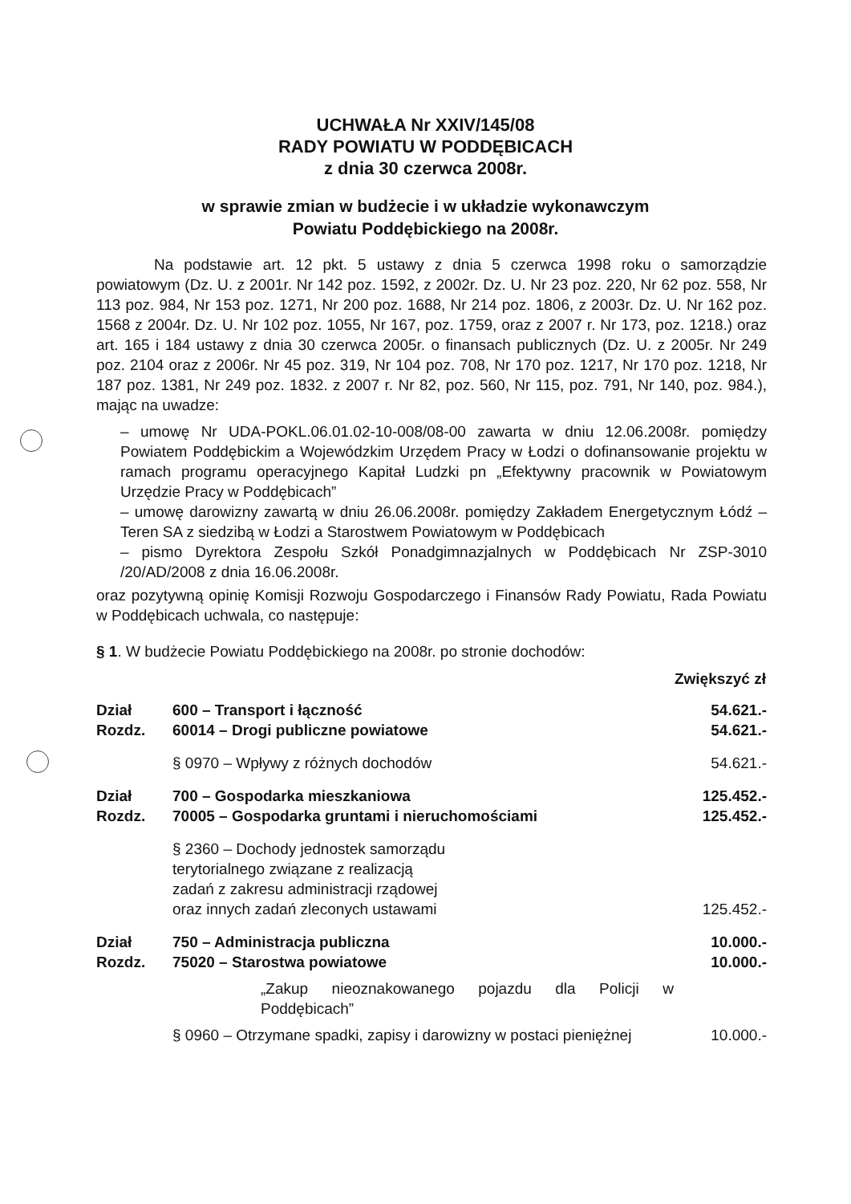UCHWAŁA Nr XXIV/145/08
RADY POWIATU W PODDĘBICACH
z dnia 30 czerwca 2008r.
w sprawie zmian w budżecie i w układzie wykonawczym
Powiatu Poddębickiego na 2008r.
Na podstawie art. 12 pkt. 5 ustawy z dnia 5 czerwca 1998 roku o samorządzie powiatowym (Dz. U. z 2001r. Nr 142 poz. 1592, z 2002r. Dz. U. Nr 23 poz. 220, Nr 62 poz. 558, Nr 113 poz. 984, Nr 153 poz. 1271, Nr 200 poz. 1688, Nr 214 poz. 1806, z 2003r. Dz. U. Nr 162 poz. 1568 z 2004r. Dz. U. Nr 102 poz. 1055, Nr 167, poz. 1759, oraz z 2007 r. Nr 173, poz. 1218.) oraz art. 165 i 184 ustawy z dnia 30 czerwca 2005r. o finansach publicznych (Dz. U. z 2005r. Nr 249 poz. 2104 oraz z 2006r. Nr 45 poz. 319, Nr 104 poz. 708, Nr 170 poz. 1217, Nr 170 poz. 1218, Nr 187 poz. 1381, Nr 249 poz. 1832. z 2007 r. Nr 82, poz. 560, Nr 115, poz. 791, Nr 140, poz. 984.), mając na uwadze:
– umowę Nr UDA-POKL.06.01.02-10-008/08-00 zawarta w dniu 12.06.2008r. pomiędzy Powiatem Poddębickim a Wojewódzkim Urzędem Pracy w Łodzi o dofinansowanie projektu w ramach programu operacyjnego Kapitał Ludzki pn „Efektywny pracownik w Powiatowym Urzędzie Pracy w Poddębicach”
– umowę darowizny zawartą w dniu 26.06.2008r. pomiędzy Zakładem Energetycznym Łódź – Teren SA z siedzibą w Łodzi a Starostwem Powiatowym w Poddębicach
– pismo Dyrektora Zespołu Szkół Ponadgimnazjalnych w Poddębicach Nr ZSP-3010 /20/AD/2008 z dnia 16.06.2008r.
oraz pozytywną opinię Komisji Rozwoju Gospodarczego i Finansów Rady Powiatu, Rada Powiatu w Poddębicach uchwala, co następuje:
§ 1. W budżecie Powiatu Poddębickiego na 2008r. po stronie dochodów:
| | | Zwiększyć zł |
| Dział | 600 – Transport i łączność | 54.621.- |
| Rozdz. | 60014 – Drogi publiczne powiatowe | 54.621.- |
| | § 0970 – Wpływy z różnych dochodów | 54.621.- |
| Dział | 700 – Gospodarka mieszkaniowa | 125.452.- |
| Rozdz. | 70005 – Gospodarka gruntami i nieruchomościami | 125.452.- |
| | § 2360 – Dochody jednostek samorządu terytorialnego związane z realizacją zadań z zakresu administracji rządowej oraz innych zadań zleconych ustawami | 125.452.- |
| Dział | 750 – Administracja publiczna | 10.000.- |
| Rozdz. | 75020 – Starostwa powiatowe | 10.000.- |
| | „Zakup nieoznakowanego pojazdu dla Policji w Poddębicach” | |
| | § 0960 – Otrzymane spadki, zapisy i darowizny w postaci pieniężnej | 10.000.- |